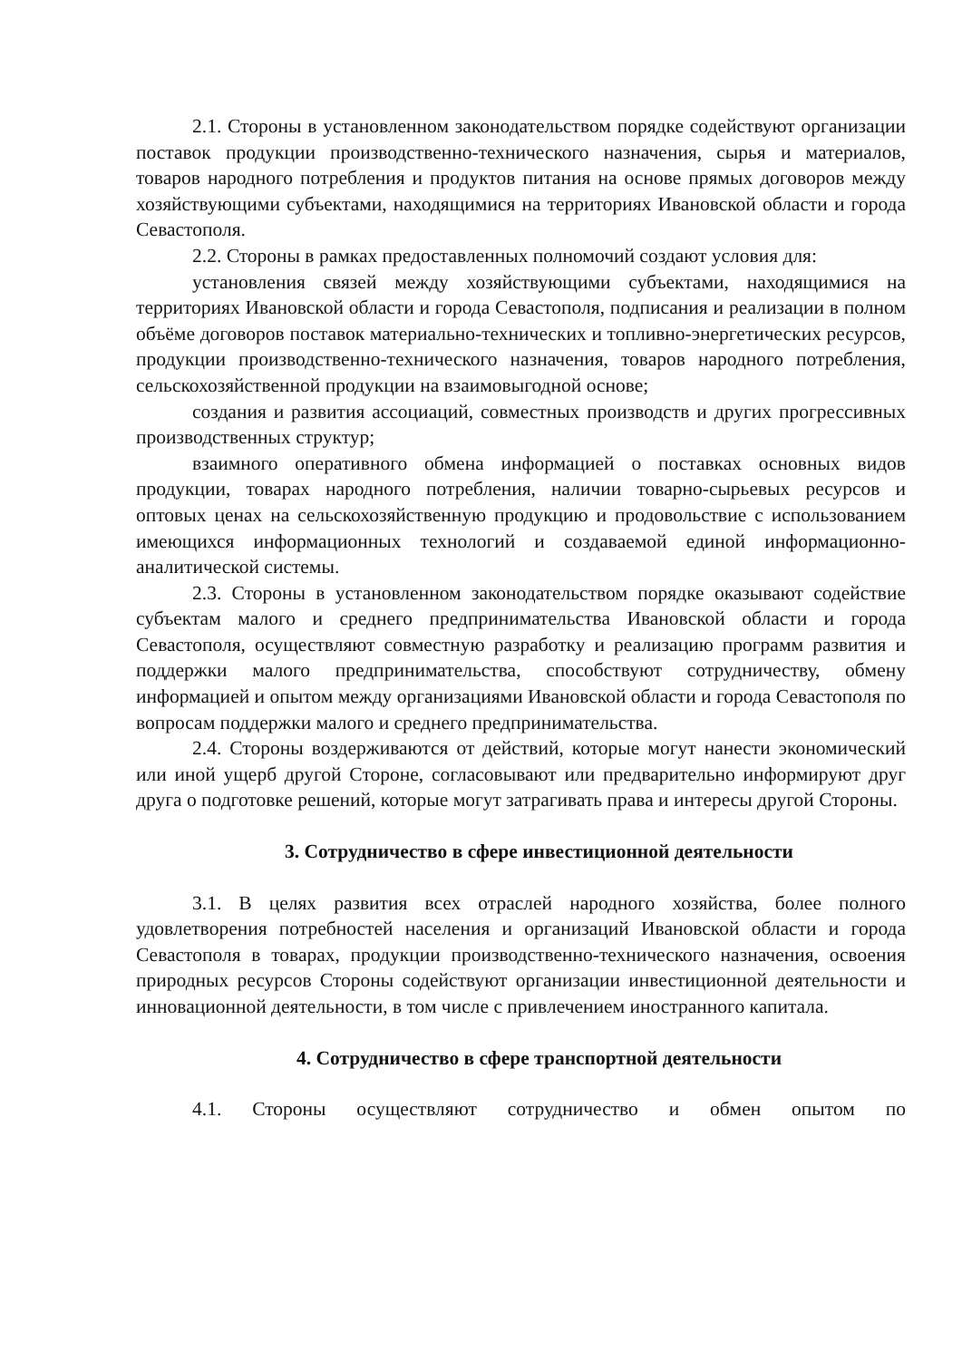2.1. Стороны в установленном законодательством порядке содействуют организации поставок продукции производственно-технического назначения, сырья и материалов, товаров народного потребления и продуктов питания на основе прямых договоров между хозяйствующими субъектами, находящимися на территориях Ивановской области и города Севастополя.
2.2. Стороны в рамках предоставленных полномочий создают условия для:
установления связей между хозяйствующими субъектами, находящимися на территориях Ивановской области и города Севастополя, подписания и реализации в полном объёме договоров поставок материально-технических и топливно-энергетических ресурсов, продукции производственно-технического назначения, товаров народного потребления, сельскохозяйственной продукции на взаимовыгодной основе;
создания и развития ассоциаций, совместных производств и других прогрессивных производственных структур;
взаимного оперативного обмена информацией о поставках основных видов продукции, товарах народного потребления, наличии товарно-сырьевых ресурсов и оптовых ценах на сельскохозяйственную продукцию и продовольствие с использованием имеющихся информационных технологий и создаваемой единой информационно-аналитической системы.
2.3. Стороны в установленном законодательством порядке оказывают содействие субъектам малого и среднего предпринимательства Ивановской области и города Севастополя, осуществляют совместную разработку и реализацию программ развития и поддержки малого предпринимательства, способствуют сотрудничеству, обмену информацией и опытом между организациями Ивановской области и города Севастополя по вопросам поддержки малого и среднего предпринимательства.
2.4. Стороны воздерживаются от действий, которые могут нанести экономический или иной ущерб другой Стороне, согласовывают или предварительно информируют друг друга о подготовке решений, которые могут затрагивать права и интересы другой Стороны.
3. Сотрудничество в сфере инвестиционной деятельности
3.1. В целях развития всех отраслей народного хозяйства, более полного удовлетворения потребностей населения и организаций Ивановской области и города Севастополя в товарах, продукции производственно-технического назначения, освоения природных ресурсов Стороны содействуют организации инвестиционной деятельности и инновационной деятельности, в том числе с привлечением иностранного капитала.
4. Сотрудничество в сфере транспортной деятельности
4.1. Стороны осуществляют сотрудничество и обмен опытом по